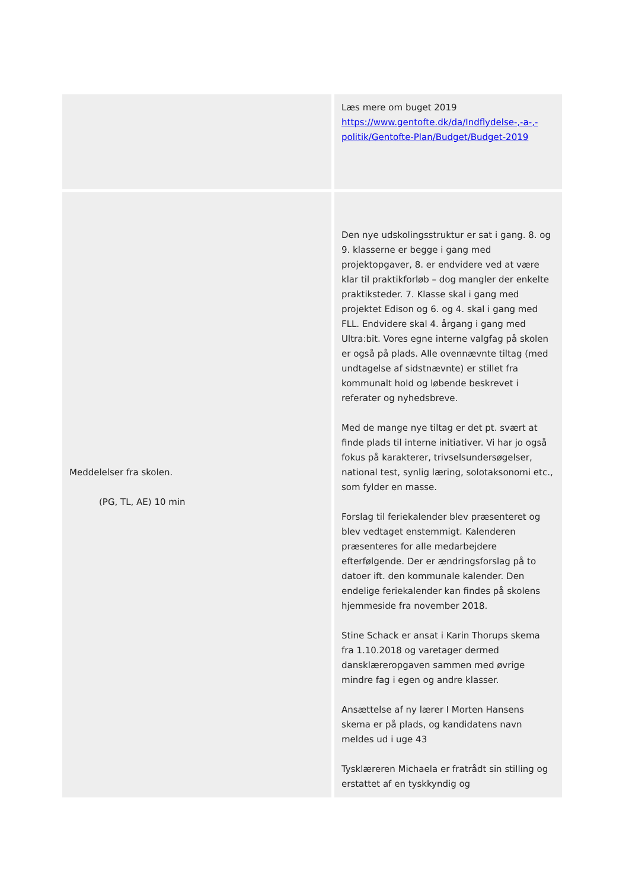| | Læs mere om buget 2019 https://www.gentofte.dk/da/Indflydelse-,-a-,-politik/Gentofte-Plan/Budget/Budget-2019 |
| Meddelelser fra skolen. (PG, TL, AE) 10 min | Den nye udskolingsstruktur er sat i gang. 8. og 9. klasserne er begge i gang med projektopgaver, 8. er endvidere ved at være klar til praktikforløb – dog mangler der enkelte praktiksteder. 7. Klasse skal i gang med projektet Edison og 6. og 4. skal i gang med FLL. Endvidere skal 4. årgang i gang med Ultra:bit. Vores egne interne valgfag på skolen er også på plads. Alle ovennævnte tiltag (med undtagelse af sidstnævnte) er stillet fra kommunalt hold og løbende beskrevet i referater og nyhedsbreve. Med de mange nye tiltag er det pt. svært at finde plads til interne initiativer. Vi har jo også fokus på karakterer, trivselsundersøgelser, national test, synlig læring, solotaksonomi etc., som fylder en masse. Forslag til feriekalender blev præsenteret og blev vedtaget enstemmigt. Kalenderen præsenteres for alle medarbejdere efterfølgende. Der er ændringsforslag på to datoer ift. den kommunale kalender. Den endelige feriekalender kan findes på skolens hjemmeside fra november 2018. Stine Schack er ansat i Karin Thorups skema fra 1.10.2018 og varetager dermed dansklæreropgaven sammen med øvrige mindre fag i egen og andre klasser. Ansættelse af ny lærer I Morten Hansens skema er på plads, og kandidatens navn meldes ud i uge 43 Tysklæreren Michaela er fratrådt sin stilling og erstattet af en tyskkyndig og |